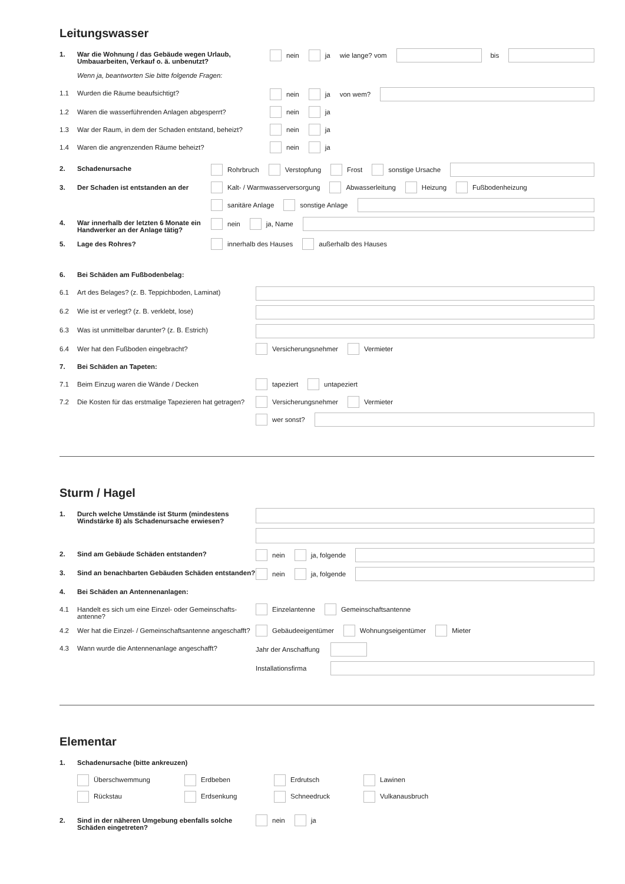Leitungswasser
1. War die Wohnung / das Gebäude wegen Urlaub, Umbauarbeiten, Verkauf o. ä. unbenutzt?
nein ja wie lange? vom bis
Wenn ja, beantworten Sie bitte folgende Fragen:
1.1 Wurden die Räume beaufsichtigt?
nein ja von wem?
1.2 Waren die wasserführenden Anlagen abgesperrt?
nein ja
1.3 War der Raum, in dem der Schaden entstand, beheizt?
nein ja
1.4 Waren die angrenzenden Räume beheizt?
nein ja
2. Schadenursache
Rohrbruch Verstopfung Frost sonstige Ursache
3. Der Schaden ist entstanden an der
Kalt- / Warmwasserversorgung Abwasserleitung Heizung Fußbodenheizung
sanitäre Anlage sonstige Anlage
4. War innerhalb der letzten 6 Monate ein Handwerker an der Anlage tätig?
nein ja, Name
5. Lage des Rohres?
innerhalb des Hauses außerhalb des Hauses
6. Bei Schäden am Fußbodenbelag:
6.1 Art des Belages? (z. B. Teppichboden, Laminat)
6.2 Wie ist er verlegt? (z. B. verklebt, lose)
6.3 Was ist unmittelbar darunter? (z. B. Estrich)
6.4 Wer hat den Fußboden eingebracht?
Versicherungsnehmer Vermieter
7. Bei Schäden an Tapeten:
7.1 Beim Einzug waren die Wände / Decken
tapeziert untapeziert
7.2 Die Kosten für das erstmalige Tapezieren hat getragen?
Versicherungsnehmer Vermieter
wer sonst?
Sturm / Hagel
1. Durch welche Umstände ist Sturm (mindestens Windstärke 8) als Schadenursache erwiesen?
2. Sind am Gebäude Schäden entstanden?
nein ja, folgende
3. Sind an benachbarten Gebäuden Schäden entstanden?
nein ja, folgende
4. Bei Schäden an Antennenanlagen:
4.1 Handelt es sich um eine Einzel- oder Gemeinschafts-antenne?
Einzelantenne Gemeinschaftsantenne
4.2 Wer hat die Einzel- / Gemeinschaftsantenne angeschafft?
Gebäudeeigentümer Wohnungseigentümer Mieter
4.3 Wann wurde die Antennenanlage angeschafft?
Jahr der Anschaffung
Installationsfirma
Elementar
1. Schadenursache (bitte ankreuzen)
Überschwemmung Erdbeben Erdrutsch Lawinen Rückstau Erdsenkung Schneedruck Vulkanausbruch
2. Sind in der näheren Umgebung ebenfalls solche Schäden eingetreten?
nein ja